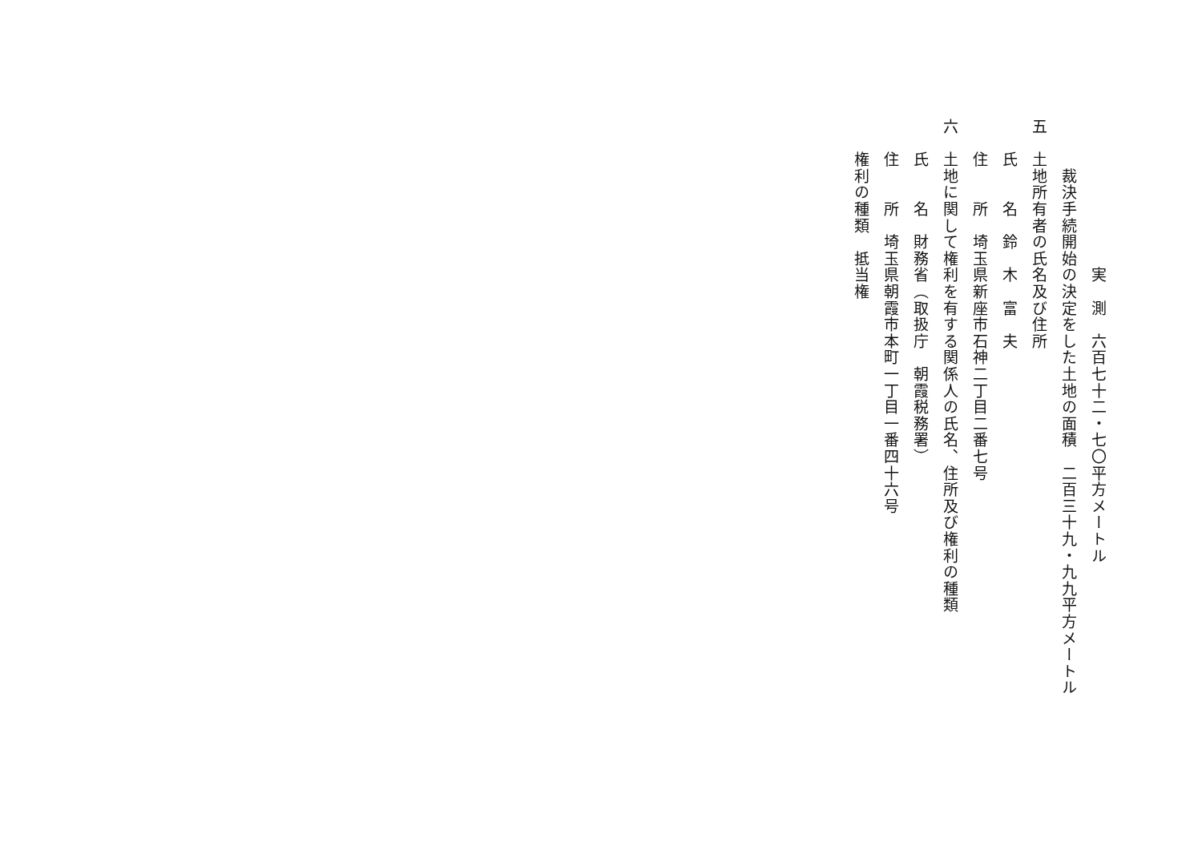実　測　六百七十二・七〇平方メートル
　　　裁決手続開始の決定をした土地の面積　二百三十九・九九平方メートル
五　土地所有者の氏名及び住所
　　氏　　名　鈴　木　富　夫
　　住　　所　埼玉県新座市石神二丁目二番七号
六　土地に関して権利を有する関係人の氏名、住所及び権利の種類
　　氏　　名　財務省（取扱庁　朝霞税務署）
　　住　　所　埼玉県朝霞市本町一丁目一番四十六号
　　権利の種類　抵当権